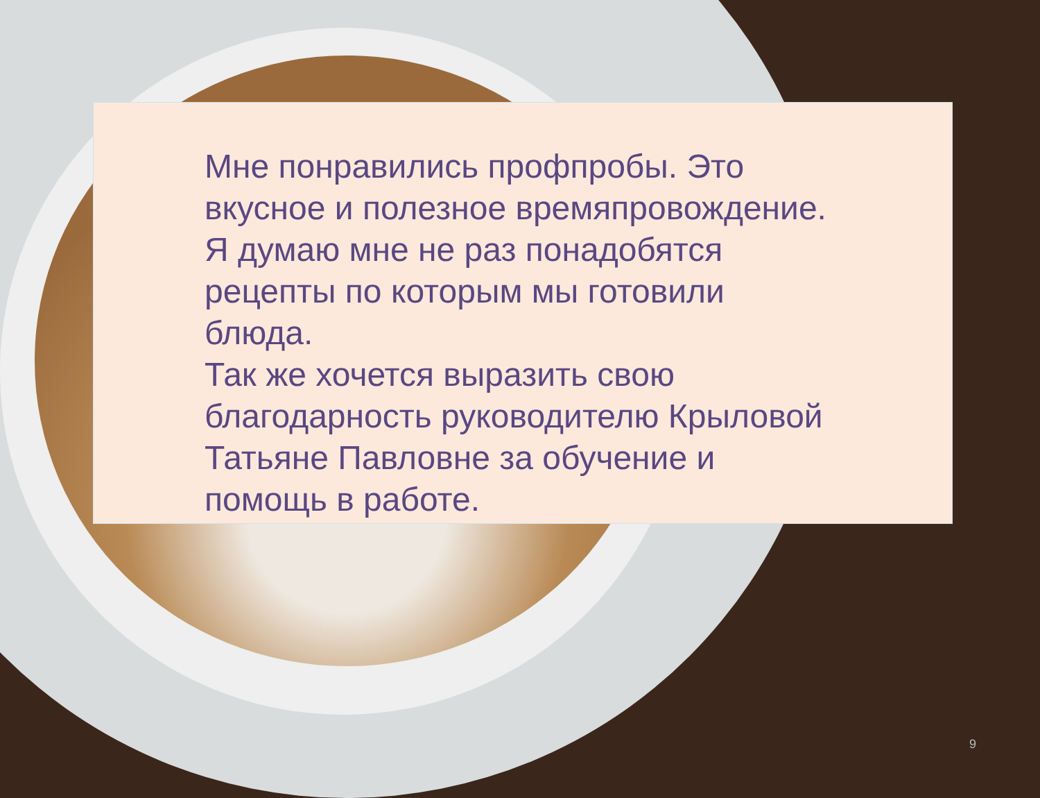Мне понравились профпробы. Это вкусное и полезное времяпровождение. Я думаю мне не раз понадобятся рецепты по которым мы готовили блюда.
Так же хочется выразить свою благодарность руководителю Крыловой Татьяне Павловне за обучение и помощь в работе.
9